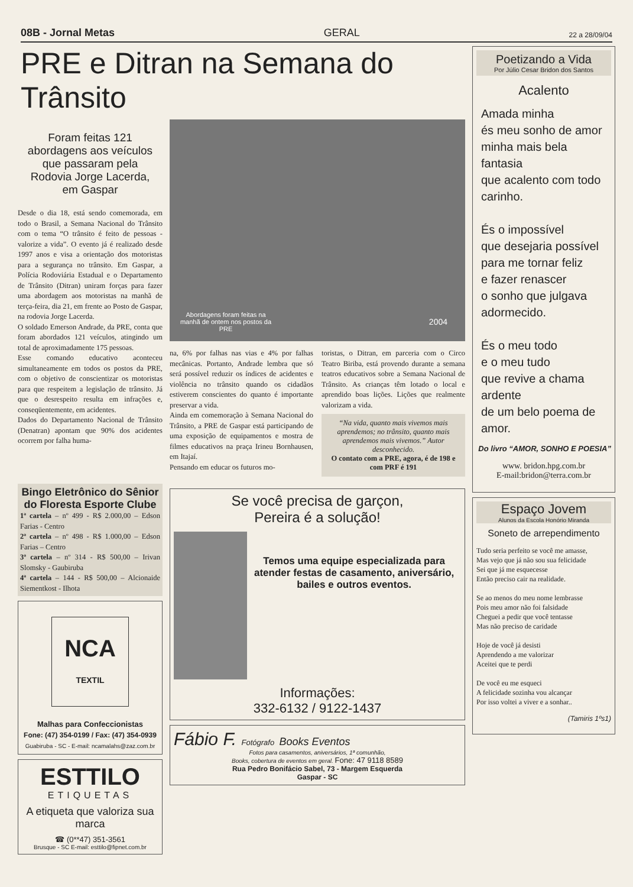08B - Jornal Metas GERAL 22 a 28/09/04
PRE e Ditran na Semana do Trânsito
Foram feitas 121 abordagens aos veículos que passaram pela Rodovia Jorge Lacerda, em Gaspar
Desde o dia 18, está sendo comemorada, em todo o Brasil, a Semana Nacional do Trânsito com o tema “O trânsito é feito de pessoas - valorize a vida”. O evento já é realizado desde 1997 anos e visa a orientação dos motoristas para a segurança no trânsito. Em Gaspar, a Polícia Rodoviária Estadual e o Departamento de Trânsito (Ditran) uniram forças para fazer uma abordagem aos motoristas na manhã de terça-feira, dia 21, em frente ao Posto de Gaspar, na rodovia Jorge Lacerda.
O soldado Emerson Andrade, da PRE, conta que foram abordados 121 veículos, atingindo um total de aproximadamente 175 pessoas.
Esse comando educativo aconteceu simultaneamente em todos os postos da PRE, com o objetivo de conscientizar os motoristas para que respeitem a legislação de trânsito. Já que o desrespeito resulta em infrações e, conseqüentemente, em acidentes.
Dados do Departamento Nacional de Trânsito (Denatran) apontam que 90% dos acidentes ocorrem por falha huma-
Abordagens foram feitas na manhã de ontem nos postos da PRE
2004
na, 6% por falhas nas vias e 4% por falhas mecânicas. Portanto, Andrade lembra que só será possível reduzir os índices de acidentes e violência no trânsito quando os cidadãos estiverem conscientes do quanto é importante preservar a vida.
Ainda em comemoração à Semana Nacional do Trânsito, a PRE de Gaspar está participando de uma exposição de equipamentos e mostra de filmes educativos na praça Irineu Bornhausen, em Itajaí.
Pensando em educar os futuros mo-
toristas, o Ditran, em parceria com o Circo Teatro Biriba, está provendo durante a semana teatros educativos sobre a Semana Nacional de Trânsito. As crianças têm lotado o local e aprendido boas lições. Lições que realmente valorizam a vida.
“Na vida, quanto mais vivemos mais aprendemos; no trânsito, quanto mais aprendemos mais vivemos.” Autor desconhecido.
O contato com a PRE, agora, é de 198 e com PRF é 191
Bingo Eletrônico do Sênior do Floresta Esporte Clube
1ª cartela – nº 499 - R$ 2.000,00 – Edson Farias - Centro
2ª cartela – nº 498 - R$ 1.000,00 – Edson Farias – Centro
3ª cartela – nº 314 - R$ 500,00 – Irivan Slomsky - Gaubiruba
4ª cartela – 144 - R$ 500,00 – Alcionaide Siementkost - Ilhota
NCA
TEXTIL
Malhas para Confeccionistas
Fone: (47) 354-0199 / Fax: (47) 354-0939
Guabiruba - SC - E-mail: ncamalahs@zaz.com.br
ESTTILO
ETIQUETAS
A etiqueta que valoriza sua marca
☎ (0**47) 351-3561
Brusque - SC E-mail: esttilo@fipnet.com.br
Se você precisa de garçon,
Pereira é a solução!
Temos uma equipe especializada para atender festas de casamento, aniversário, bailes e outros eventos.
Informações:
332-6132 / 9122-1437
Fábio F. Fotógrafo Books Eventos
Fotos para casamentos, aniversários, 1ª comunhão,
Books, cobertura de eventos em geral. Fone: 47 9118 8589
Rua Pedro Bonifácio Sabel, 73 - Margem Esquerda
Gaspar - SC
Poetizando a Vida
Por Júlio Cesar Bridon dos Santos
Acalento
Amada minha
és meu sonho de amor
minha mais bela fantasia
que acalento com todo carinho.
És o impossível
que desejaria possível
para me tornar feliz
e fazer renascer
o sonho que julgava adormecido.
És o meu todo
e o meu tudo
que revive a chama ardente
de um belo poema de amor.
Do livro “AMOR, SONHO E POESIA”
www. bridon.hpg.com.br
E-mail:bridon@terra.com.br
Espaço Jovem
Alunos da Escola Honório Miranda
Soneto de arrependimento
Tudo seria perfeito se você me amasse,
Mas vejo que já não sou sua felicidade
Sei que já me esquecesse
Então preciso cair na realidade.
Se ao menos do meu nome lembrasse
Pois meu amor não foi falsidade
Cheguei a pedir que você tentasse
Mas não preciso de caridade
Hoje de você já desisti
Aprendendo a me valorizar
Aceitei que te perdi
De você eu me esqueci
A felicidade sozinha vou alcançar
Por isso voltei a viver e a sonhar..
(Tamiris 1ºs1)